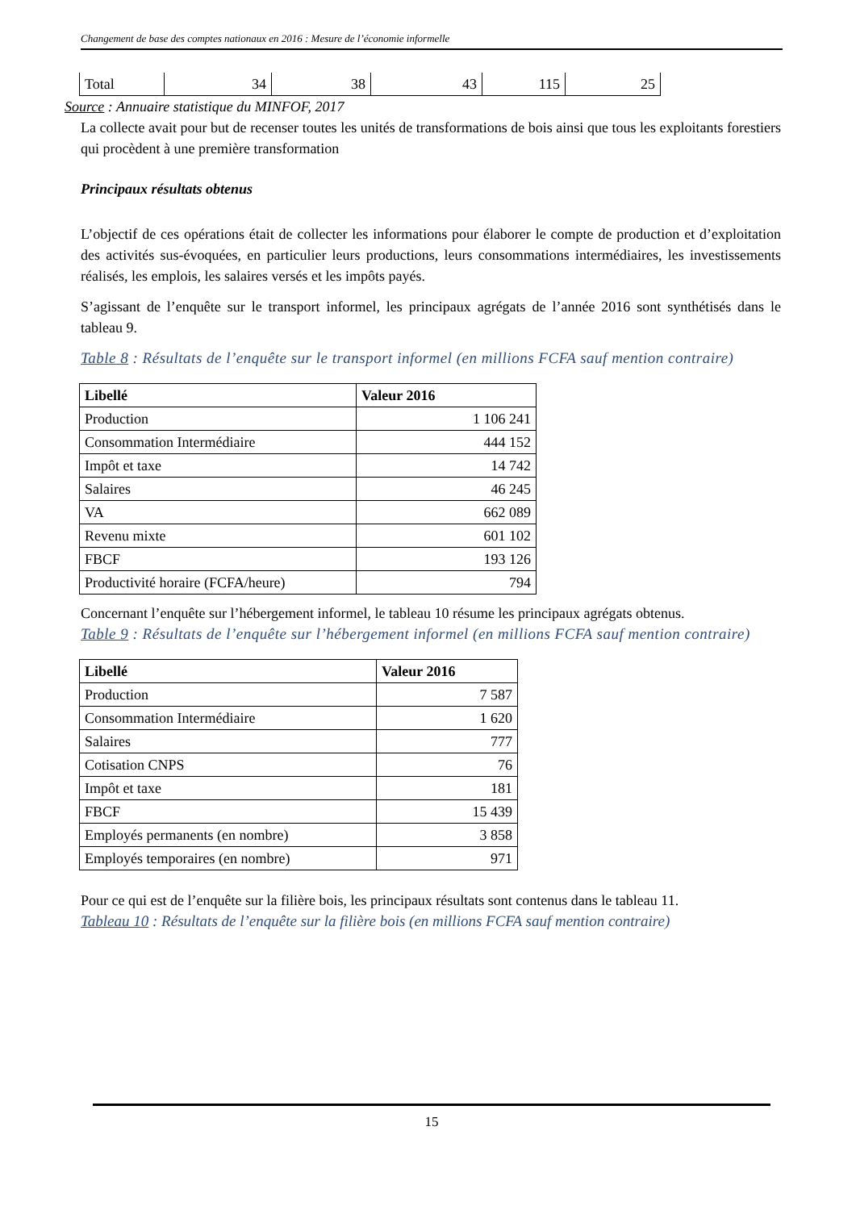Changement de base des comptes nationaux en 2016 : Mesure de l’économie informelle
| Total | 34 | 38 | 43 | 115 | 25 |
Source : Annuaire statistique du MINFOF, 2017
La collecte avait pour but de recenser toutes les unités de transformations de bois ainsi que tous les exploitants forestiers qui procèdent à une première transformation
Principaux résultats obtenus
L’objectif de ces opérations était de collecter les informations pour élaborer le compte de production et d’exploitation des activités sus-évoquées, en particulier leurs productions, leurs consommations intermédiaires, les investissements réalisés, les emplois, les salaires versés et les impôts payés.
S’agissant de l’enquête sur le transport informel, les principaux agrégats de l’année 2016 sont synthétisés dans le tableau 9.
Table 8 : Résultats de l’enquête sur le transport informel (en millions FCFA sauf mention contraire)
| Libellé | Valeur 2016 |
| --- | --- |
| Production | 1 106 241 |
| Consommation Intermédiaire | 444 152 |
| Impôt et taxe | 14 742 |
| Salaires | 46 245 |
| VA | 662 089 |
| Revenu mixte | 601 102 |
| FBCF | 193 126 |
| Productivité horaire (FCFA/heure) | 794 |
Concernant l’enquête sur l’hébergement informel, le tableau 10 résume les principaux agrégats obtenus.
Table 9 : Résultats de l’enquête sur l’hébergement informel (en millions FCFA sauf mention contraire)
| Libellé | Valeur 2016 |
| --- | --- |
| Production | 7 587 |
| Consommation Intermédiaire | 1 620 |
| Salaires | 777 |
| Cotisation CNPS | 76 |
| Impôt et taxe | 181 |
| FBCF | 15 439 |
| Employés permanents (en nombre) | 3 858 |
| Employés temporaires (en nombre) | 971 |
Pour ce qui est de l’enquête sur la filière bois, les principaux résultats sont contenus dans le tableau 11.
Tableau 10 : Résultats de l’enquête sur la filière bois (en millions FCFA sauf mention contraire)
15